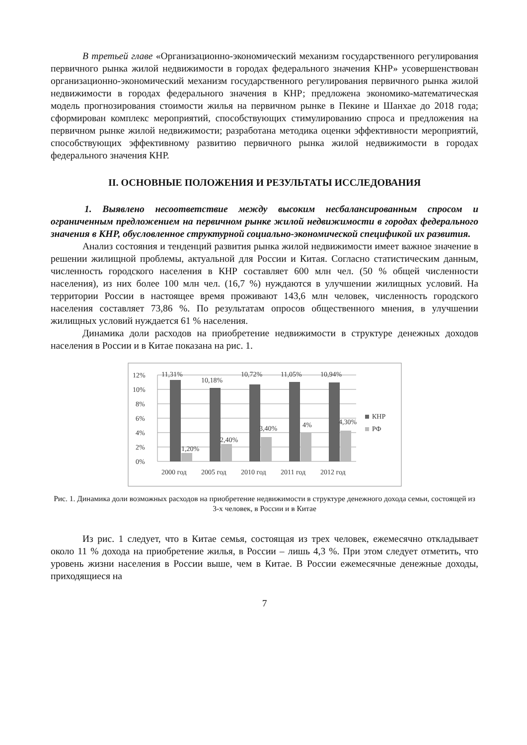В третьей главе «Организационно-экономический механизм государственного регулирования первичного рынка жилой недвижимости в городах федерального значения КНР» усовершенствован организационно-экономический механизм государственного регулирования первичного рынка жилой недвижимости в городах федерального значения в КНР; предложена экономико-математическая модель прогнозирования стоимости жилья на первичном рынке в Пекине и Шанхае до 2018 года; сформирован комплекс мероприятий, способствующих стимулированию спроса и предложения на первичном рынке жилой недвижимости; разработана методика оценки эффективности мероприятий, способствующих эффективному развитию первичного рынка жилой недвижимости в городах федерального значения КНР.
II. ОСНОВНЫЕ ПОЛОЖЕНИЯ И РЕЗУЛЬТАТЫ ИССЛЕДОВАНИЯ
1. Выявлено несоответствие между высоким несбалансированным спросом и ограниченным предложением на первичном рынке жилой недвижимости в городах федерального значения в КНР, обусловленное структурной социально-экономической спецификой их развития.
Анализ состояния и тенденций развития рынка жилой недвижимости имеет важное значение в решении жилищной проблемы, актуальной для России и Китая. Согласно статистическим данным, численность городского населения в КНР составляет 600 млн чел. (50 % общей численности населения), из них более 100 млн чел. (16,7 %) нуждаются в улучшении жилищных условий. На территории России в настоящее время проживают 143,6 млн человек, численность городского населения составляет 73,86 %. По результатам опросов общественного мнения, в улучшении жилищных условий нуждается 61 % населения.
Динамика доли расходов на приобретение недвижимости в структуре денежных доходов населения в России и в Китае показана на рис. 1.
12%
10%
8%
6%
4%
2%
0%
11,31%
10,18%
10,72%
11,05%
10,94%
1,20%
2,40%
3,40%
4%
4,30%
2000 год
2005 год
2010 год
2011 год
2012 год
КНР
РФ
Рис. 1. Динамика доли возможных расходов на приобретение недвижимости в структуре денежного дохода семьи, состоящей из 3-х человек, в России и в Китае
Из рис. 1 следует, что в Китае семья, состоящая из трех человек, ежемесячно откладывает около 11 % дохода на приобретение жилья, в России – лишь 4,3 %. При этом следует отметить, что уровень жизни населения в России выше, чем в Китае. В России ежемесячные денежные доходы, приходящиеся на
7